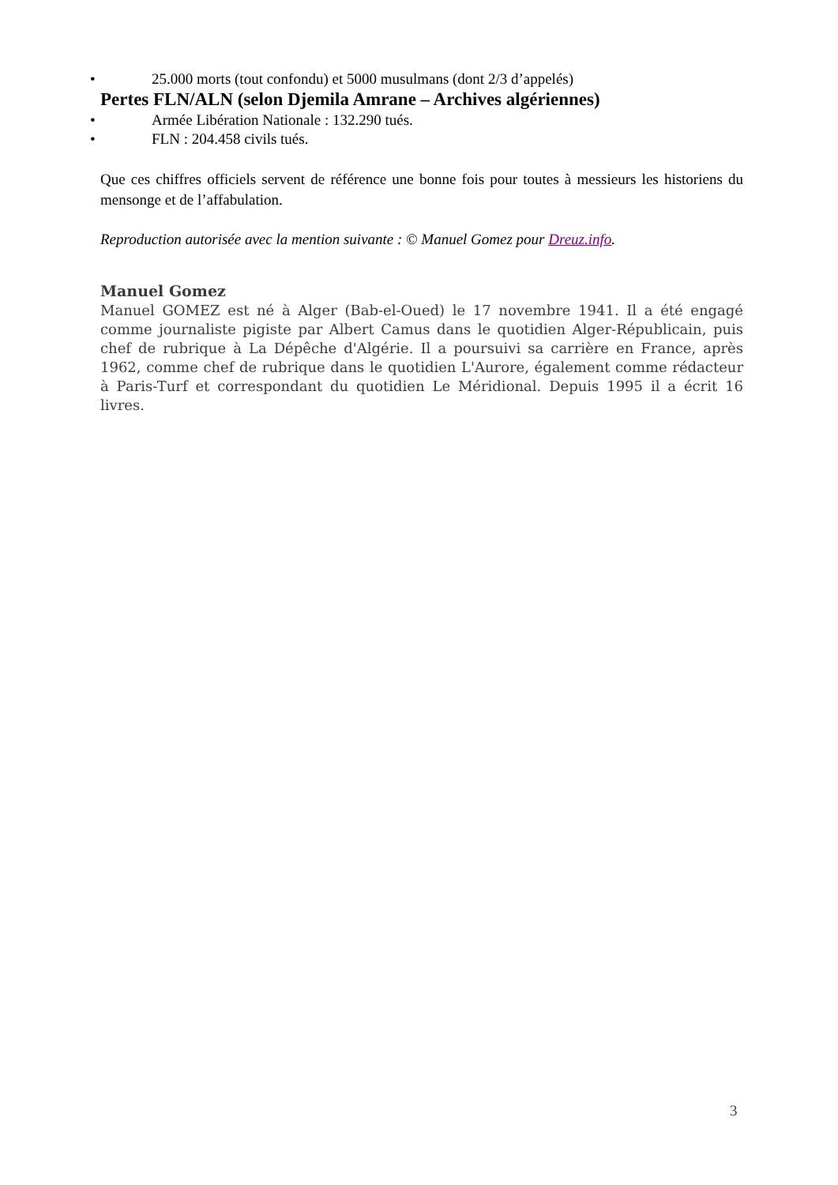• 25.000 morts (tout confondu) et 5000 musulmans (dont 2/3 d’appelés)
Pertes FLN/ALN (selon Djemila Amrane – Archives algériennes)
• Armée Libération Nationale : 132.290 tués.
• FLN : 204.458 civils tués.
Que ces chiffres officiels servent de référence une bonne fois pour toutes à messieurs les historiens du mensonge et de l’affabulation.
Reproduction autorisée avec la mention suivante : © Manuel Gomez pour Dreuz.info.
Manuel Gomez
Manuel GOMEZ est né à Alger (Bab-el-Oued) le 17 novembre 1941. Il a été engagé comme journaliste pigiste par Albert Camus dans le quotidien Alger-Républicain, puis chef de rubrique à La Dépêche d'Algérie. Il a poursuivi sa carrière en France, après 1962, comme chef de rubrique dans le quotidien L'Aurore, également comme rédacteur à Paris-Turf et correspondant du quotidien Le Méridional. Depuis 1995 il a écrit 16 livres.
3